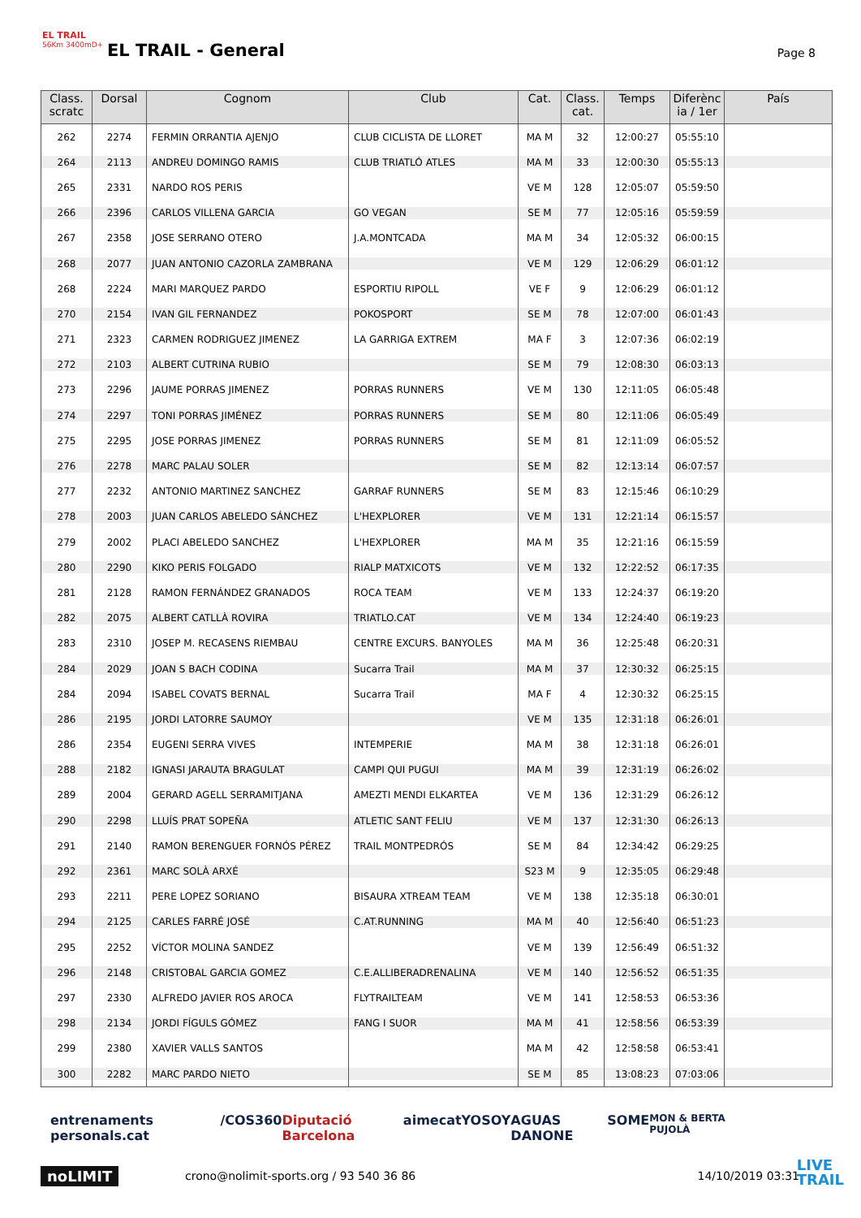EL TRAIL
56Km 3400mD+
EL TRAIL - General Page 8
| Class. scratc | Dorsal | Cognom | Club | Cat. | Class. cat. | Temps | Diferènc ia / 1er | País |
| --- | --- | --- | --- | --- | --- | --- | --- | --- |
| 262 | 2274 | FERMIN ORRANTIA AJENJO | CLUB CICLISTA DE LLORET | MA M | 32 | 12:00:27 | 05:55:10 | |
| 264 | 2113 | ANDREU DOMINGO RAMIS | CLUB TRIATLÓ ATLES | MA M | 33 | 12:00:30 | 05:55:13 | |
| 265 | 2331 | NARDO ROS PERIS | | VE M | 128 | 12:05:07 | 05:59:50 | |
| 266 | 2396 | CARLOS VILLENA GARCIA | GO VEGAN | SE M | 77 | 12:05:16 | 05:59:59 | |
| 267 | 2358 | JOSE SERRANO OTERO | J.A.MONTCADA | MA M | 34 | 12:05:32 | 06:00:15 | |
| 268 | 2077 | JUAN ANTONIO CAZORLA ZAMBRANA | | VE M | 129 | 12:06:29 | 06:01:12 | |
| 268 | 2224 | MARI MARQUEZ PARDO | ESPORTIU RIPOLL | VE F | 9 | 12:06:29 | 06:01:12 | |
| 270 | 2154 | IVAN GIL FERNANDEZ | POKOSPORT | SE M | 78 | 12:07:00 | 06:01:43 | |
| 271 | 2323 | CARMEN RODRIGUEZ JIMENEZ | LA GARRIGA EXTREM | MA F | 3 | 12:07:36 | 06:02:19 | |
| 272 | 2103 | ALBERT CUTRINA RUBIO | | SE M | 79 | 12:08:30 | 06:03:13 | |
| 273 | 2296 | JAUME PORRAS JIMENEZ | PORRAS RUNNERS | VE M | 130 | 12:11:05 | 06:05:48 | |
| 274 | 2297 | TONI PORRAS JIMÉNEZ | PORRAS RUNNERS | SE M | 80 | 12:11:06 | 06:05:49 | |
| 275 | 2295 | JOSE PORRAS JIMENEZ | PORRAS RUNNERS | SE M | 81 | 12:11:09 | 06:05:52 | |
| 276 | 2278 | MARC PALAU SOLER | | SE M | 82 | 12:13:14 | 06:07:57 | |
| 277 | 2232 | ANTONIO MARTINEZ SANCHEZ | GARRAF RUNNERS | SE M | 83 | 12:15:46 | 06:10:29 | |
| 278 | 2003 | JUAN CARLOS ABELEDO SÁNCHEZ | L'HEXPLORER | VE M | 131 | 12:21:14 | 06:15:57 | |
| 279 | 2002 | PLACI ABELEDO SANCHEZ | L'HEXPLORER | MA M | 35 | 12:21:16 | 06:15:59 | |
| 280 | 2290 | KIKO PERIS FOLGADO | RIALP MATXICOTS | VE M | 132 | 12:22:52 | 06:17:35 | |
| 281 | 2128 | RAMON FERNÁNDEZ GRANADOS | ROCA TEAM | VE M | 133 | 12:24:37 | 06:19:20 | |
| 282 | 2075 | ALBERT CATLLÀ ROVIRA | TRIATLO.CAT | VE M | 134 | 12:24:40 | 06:19:23 | |
| 283 | 2310 | JOSEP M. RECASENS RIEMBAU | CENTRE EXCURS. BANYOLES | MA M | 36 | 12:25:48 | 06:20:31 | |
| 284 | 2029 | JOAN S BACH CODINA | Sucarra Trail | MA M | 37 | 12:30:32 | 06:25:15 | |
| 284 | 2094 | ISABEL COVATS BERNAL | Sucarra Trail | MA F | 4 | 12:30:32 | 06:25:15 | |
| 286 | 2195 | JORDI LATORRE SAUMOY | | VE M | 135 | 12:31:18 | 06:26:01 | |
| 286 | 2354 | EUGENI SERRA VIVES | INTEMPERIE | MA M | 38 | 12:31:18 | 06:26:01 | |
| 288 | 2182 | IGNASI JARAUTA BRAGULAT | CAMPI QUI PUGUI | MA M | 39 | 12:31:19 | 06:26:02 | |
| 289 | 2004 | GERARD AGELL SERRAMITJANA | AMEZTI MENDI ELKARTEA | VE M | 136 | 12:31:29 | 06:26:12 | |
| 290 | 2298 | LLUÍS PRAT SOPEÑA | ATLETIC SANT FELIU | VE M | 137 | 12:31:30 | 06:26:13 | |
| 291 | 2140 | RAMON BERENGUER FORNÓS PÉREZ | TRAIL MONTPEDRÓS | SE M | 84 | 12:34:42 | 06:29:25 | |
| 292 | 2361 | MARC SOLÀ ARXÉ | | S23 M | 9 | 12:35:05 | 06:29:48 | |
| 293 | 2211 | PERE LOPEZ SORIANO | BISAURA XTREAM TEAM | VE M | 138 | 12:35:18 | 06:30:01 | |
| 294 | 2125 | CARLES FARRÉ JOSÉ | C.AT.RUNNING | MA M | 40 | 12:56:40 | 06:51:23 | |
| 295 | 2252 | VÍCTOR MOLINA SANDEZ | | VE M | 139 | 12:56:49 | 06:51:32 | |
| 296 | 2148 | CRISTOBAL GARCIA GOMEZ | C.E.ALLIBERADRENALINA | VE M | 140 | 12:56:52 | 06:51:35 | |
| 297 | 2330 | ALFREDO JAVIER ROS AROCA | FLYTRAILTEAM | VE M | 141 | 12:58:53 | 06:53:36 | |
| 298 | 2134 | JORDI FÍGULS GÓMEZ | FANG I SUOR | MA M | 41 | 12:58:56 | 06:53:39 | |
| 299 | 2380 | XAVIER VALLS SANTOS | | MA M | 42 | 12:58:58 | 06:53:41 | |
| 300 | 2282 | MARC PARDO NIETO | | SE M | 85 | 13:08:23 | 07:03:06 | |
entrenaments personals.cat /COS360 Diputació Barcelona aimecat YOSOY AGUAS DANONE SOME MON & BERTA PUJOLÀ
noLIMIT crono@nolimit-sports.org / 93 540 36 86 14/10/2019 03:31
LIVE
TRAIL